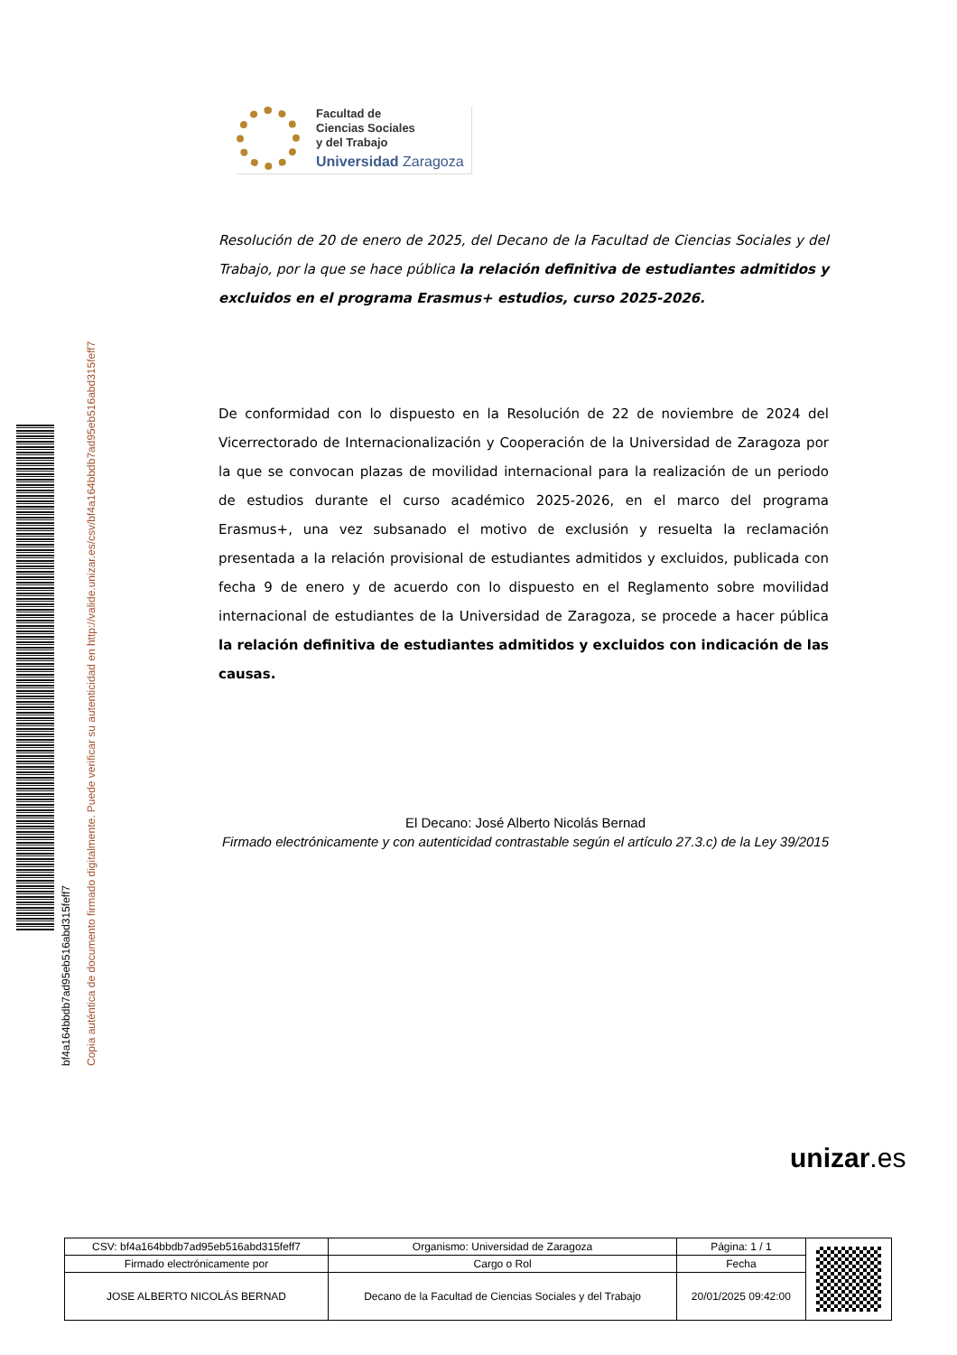Facultad de
Ciencias Sociales
y del Trabajo
Universidad Zaragoza
bf4a164bbdb7ad95eb516abd315feff7
Copia auténtica de documento firmado digitalmente. Puede verificar su autenticidad en http://valide.unizar.es/csv/bf4a164bbdb7ad95eb516abd315feff7
Resolución de 20 de enero de 2025, del Decano de la Facultad de Ciencias Sociales y del Trabajo, por la que se hace pública la relación definitiva de estudiantes admitidos y excluidos en el programa Erasmus+ estudios, curso 2025-2026.
De conformidad con lo dispuesto en la Resolución de 22 de noviembre de 2024 del Vicerrectorado de Internacionalización y Cooperación de la Universidad de Zaragoza por la que se convocan plazas de movilidad internacional para la realización de un periodo de estudios durante el curso académico 2025-2026, en el marco del programa Erasmus+, una vez subsanado el motivo de exclusión y resuelta la reclamación presentada a la relación provisional de estudiantes admitidos y excluidos, publicada con fecha 9 de enero y de acuerdo con lo dispuesto en el Reglamento sobre movilidad internacional de estudiantes de la Universidad de Zaragoza, se procede a hacer pública la relación definitiva de estudiantes admitidos y excluidos con indicación de las causas.
El Decano: José Alberto Nicolás Bernad
Firmado electrónicamente y con autenticidad contrastable según el artículo 27.3.c) de la Ley 39/2015
unizar.es
| CSV: bf4a164bbdb7ad95eb516abd315feff7 | Organismo: Universidad de Zaragoza | Página: 1 / 1 | |
| Firmado electrónicamente por | Cargo o Rol | Fecha | |
| JOSE ALBERTO NICOLÁS BERNAD | Decano de la Facultad de Ciencias Sociales y del Trabajo | 20/01/2025 09:42:00 | |